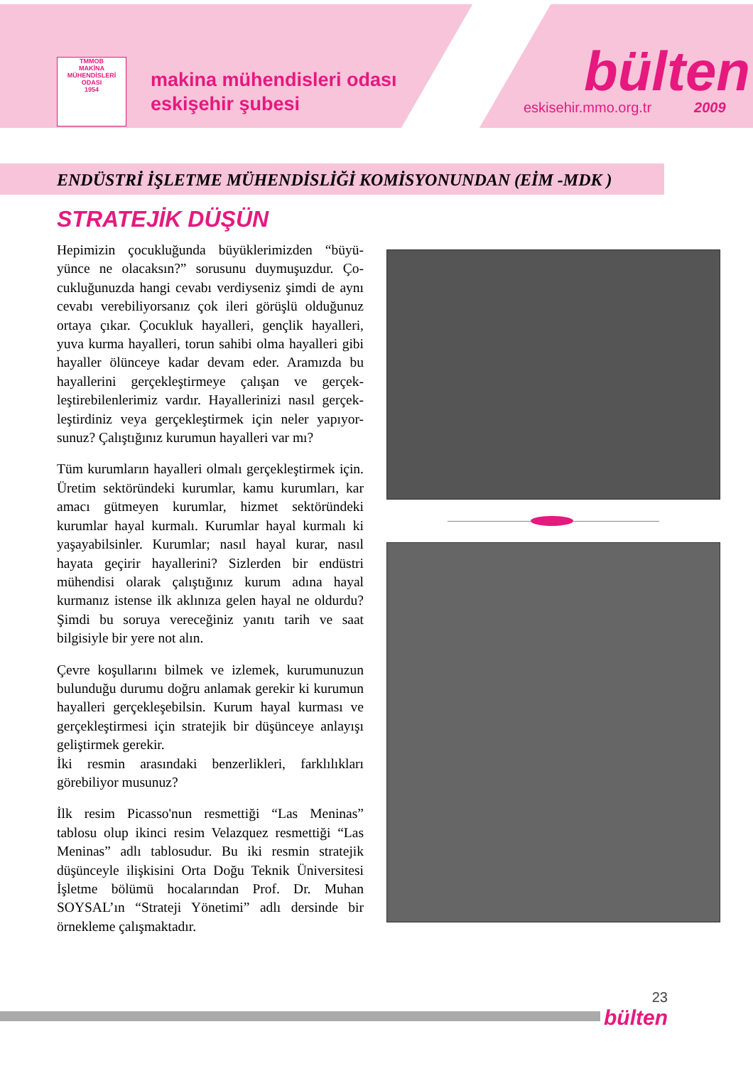TMMOB
MAKİNA MÜHENDİSLERİ ODASI
1954
makina mühendisleri odası
eskişehir şubesi
bülten
eskisehir.mmo.org.tr 2009
ENDÜSTRİ İŞLETME MÜHENDİSLİĞİ KOMİSYONUNDAN (EİM -MDK )
STRATEJİK DÜŞÜN
Hepimizin çocukluğunda büyüklerimizden “büyü-yünce ne olacaksın?” sorusunu duymuşuzdur. Ço-cukluğunuzda hangi cevabı verdiyseniz şimdi de aynı cevabı verebiliyorsanız çok ileri görüşlü olduğunuz ortaya çıkar. Çocukluk hayalleri, gençlik hayalleri, yuva kurma hayalleri, torun sahibi olma hayalleri gibi hayaller ölünceye kadar devam eder. Aramızda bu hayallerini gerçekleştirmeye çalışan ve gerçek-leştirebilenlerimiz vardır. Hayallerinizi nasıl gerçek-leştirdiniz veya gerçekleştirmek için neler yapıyor-sunuz? Çalıştığınız kurumun hayalleri var mı?
Tüm kurumların hayalleri olmalı gerçekleştirmek için. Üretim sektöründeki kurumlar, kamu kurumları, kar amacı gütmeyen kurumlar, hizmet sektöründeki kurumlar hayal kurmalı. Kurumlar hayal kurmalı ki yaşayabilsinler. Kurumlar; nasıl hayal kurar, nasıl hayata geçirir hayallerini? Sizlerden bir endüstri mühendisi olarak çalıştığınız kurum adına hayal kurmanız istense ilk aklınıza gelen hayal ne oldurdu? Şimdi bu soruya vereceğiniz yanıtı tarih ve saat bilgisiyle bir yere not alın.
Çevre koşullarını bilmek ve izlemek, kurumunuzun bulunduğu durumu doğru anlamak gerekir ki kurumun hayalleri gerçekleşebilsin. Kurum hayal kurması ve gerçekleştirmesi için stratejik bir düşünceye anlayışı geliştirmek gerekir.
İki resmin arasındaki benzerlikleri, farklılıkları görebiliyor musunuz?
İlk resim Picasso'nun resmettiği “Las Meninas” tablosu olup ikinci resim Velazquez resmettiği “Las Meninas” adlı tablosudur. Bu iki resmin stratejik düşünceyle ilişkisini Orta Doğu Teknik Üniversitesi İşletme bölümü hocalarından Prof. Dr. Muhan SOYSAL’ın “Strateji Yönetimi” adlı dersinde bir örnekleme çalışmaktadır.
23
bülten